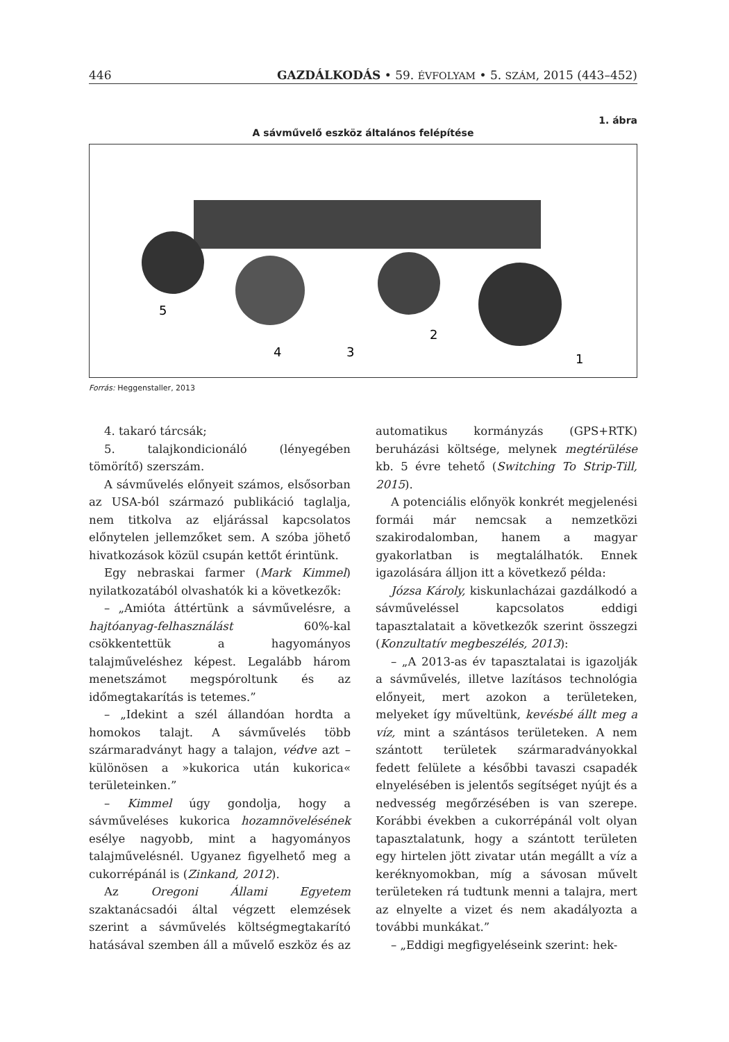446 GAZDÁLKODÁS • 59. ÉVFOLYAM • 5. SZÁM, 2015 (443–452)
1. ábra
A sávművelő eszköz általános felépítése
5
4
3
2
1
Forrás: Heggenstaller, 2013
4. takaró tárcsák;
5. talajkondicionáló (lényegében tömörítő) szerszám.
A sávművelés előnyeit számos, elsősorban az USA-ból származó publikáció taglalja, nem titkolva az eljárással kapcsolatos előnytelen jellemzőket sem. A szóba jöhető hivatkozások közül csupán kettőt érintünk.
Egy nebraskai farmer (Mark Kimmel) nyilatkozatából olvashatók ki a következők:
– „Amióta áttértünk a sávművelésre, a hajtóanyag-felhasználást 60%-kal csökkentettük a hagyományos talajműveléshez képest. Legalább három menetszámot megspóroltunk és az időmegtakarítás is tetemes.”
– „Idekint a szél állandóan hordta a homokos talajt. A sávművelés több szármaradványt hagy a talajon, védve azt – különösen a »kukorica után kukorica« területeinken.”
– Kimmel úgy gondolja, hogy a sávműveléses kukorica hozamnövelésének esélye nagyobb, mint a hagyományos talajművelésnél. Ugyanez figyelhető meg a cukorrépánál is (Zinkand, 2012).
Az Oregoni Állami Egyetem szaktanácsadói által végzett elemzések szerint a sávművelés költségmegtakarító hatásával szemben áll a művelő eszköz és az automatikus kormányzás (GPS+RTK) beruházási költsége, melynek megtérülése kb. 5 évre tehető (Switching To Strip-Till, 2015).
A potenciális előnyök konkrét megjelenési formái már nemcsak a nemzetközi szakirodalomban, hanem a magyar gyakorlatban is megtalálhatók. Ennek igazolására álljon itt a következő példa:
Józsa Károly, kiskunlacházai gazdálkodó a sávműveléssel kapcsolatos eddigi tapasztalatait a következők szerint összegzi (Konzultatív megbeszélés, 2013):
– „A 2013-as év tapasztalatai is igazolják a sávművelés, illetve lazításos technológia előnyeit, mert azokon a területeken, melyeket így műveltünk, kevésbé állt meg a víz, mint a szántásos területeken. A nem szántott területek szármaradványokkal fedett felülete a későbbi tavaszi csapadék elnyelésében is jelentős segítséget nyújt és a nedvesség megőrzésében is van szerepe. Korábbi években a cukorrépánál volt olyan tapasztalatunk, hogy a szántott területen egy hirtelen jött zivatar után megállt a víz a keréknyomokban, míg a sávosan művelt területeken rá tudtunk menni a talajra, mert az elnyelte a vizet és nem akadályozta a további munkákat.”
– „Eddigi megfigyeléseink szerint: hek-